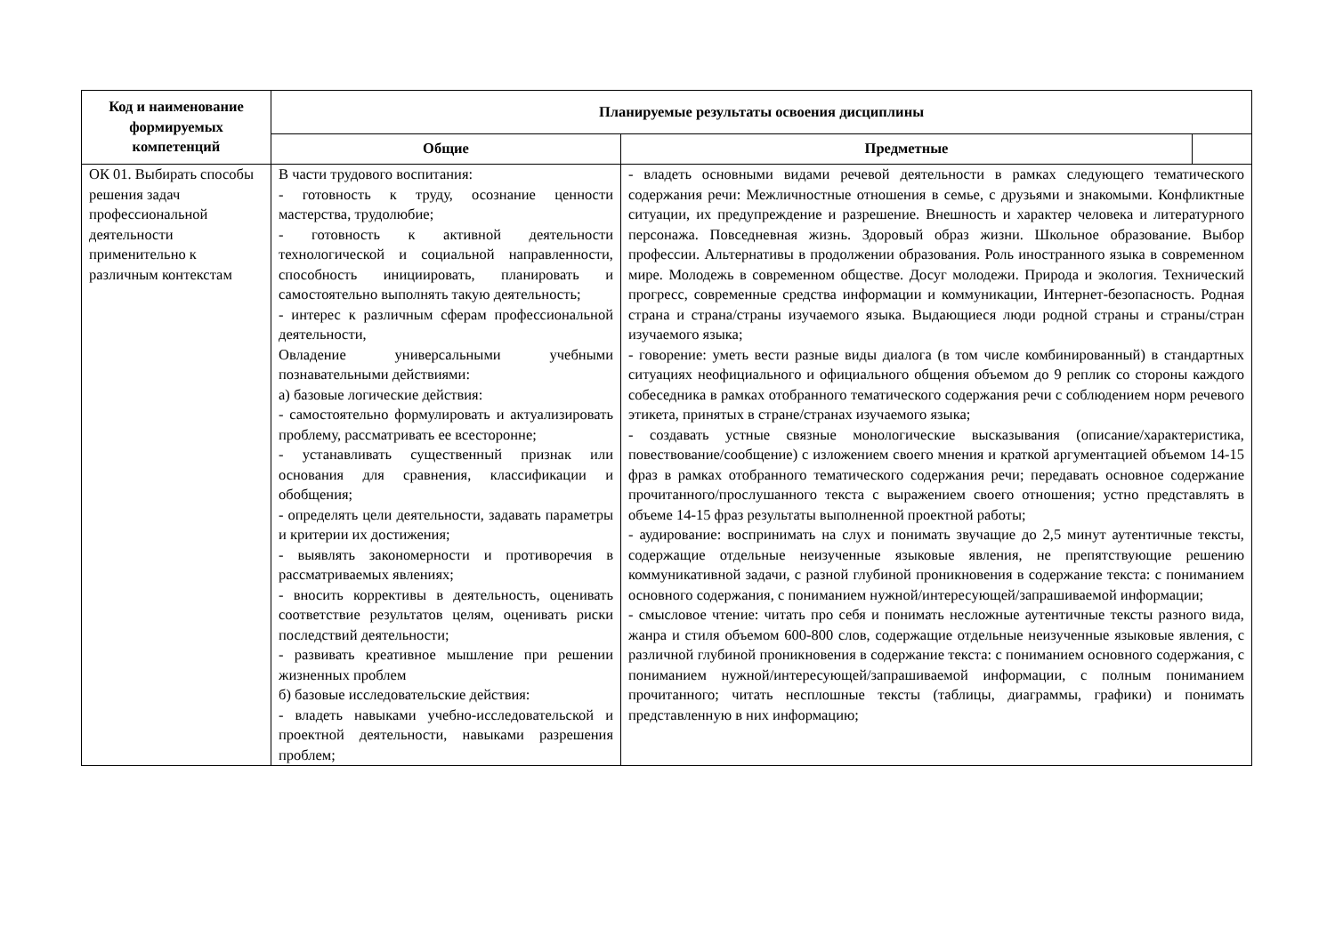| Код и наименование формируемых компетенций | Планируемые результаты освоения дисциплины | | |
| --- | --- | --- | --- |
| | Общие | Предметные | |
| ОК 01. Выбирать способы решения задач профессиональной деятельности применительно к различным контекстам | В части трудового воспитания: - готовность к труду, осознание ценности мастерства, трудолюбие; - готовность к активной деятельности технологической и социальной направленности, способность инициировать, планировать и самостоятельно выполнять такую деятельность; - интерес к различным сферам профессиональной деятельности, Овладение универсальными учебными познавательными действиями: а) базовые логические действия: - самостоятельно формулировать и актуализировать проблему, рассматривать ее всесторонне; - устанавливать существенный признак или основания для сравнения, классификации и обобщения; - определять цели деятельности, задавать параметры и критерии их достижения; - выявлять закономерности и противоречия в рассматриваемых явлениях; - вносить коррективы в деятельность, оценивать соответствие результатов целям, оценивать риски последствий деятельности; - развивать креативное мышление при решении жизненных проблем б) базовые исследовательские действия: - владеть навыками учебно-исследовательской и проектной деятельности, навыками разрешения проблем; | - владеть основными видами речевой деятельности в рамках следующего тематического содержания речи: Межличностные отношения в семье, с друзьями и знакомыми. Конфликтные ситуации, их предупреждение и разрешение. Внешность и характер человека и литературного персонажа. Повседневная жизнь. Здоровый образ жизни. Школьное образование. Выбор профессии. Альтернативы в продолжении образования. Роль иностранного языка в современном мире. Молодежь в современном обществе. Досуг молодежи. Природа и экология. Технический прогресс, современные средства информации и коммуникации, Интернет-безопасность. Родная страна и страна/страны изучаемого языка. Выдающиеся люди родной страны и страны/стран изучаемого языка; - говорение: уметь вести разные виды диалога (в том числе комбинированный) в стандартных ситуациях неофициального и официального общения объемом до 9 реплик со стороны каждого собеседника в рамках отобранного тематического содержания речи с соблюдением норм речевого этикета, принятых в стране/странах изучаемого языка; - создавать устные связные монологические высказывания (описание/характеристика, повествование/сообщение) с изложением своего мнения и краткой аргументацией объемом 14-15 фраз в рамках отобранного тематического содержания речи; передавать основное содержание прочитанного/прослушанного текста с выражением своего отношения; устно представлять в объеме 14-15 фраз результаты выполненной проектной работы; - аудирование: воспринимать на слух и понимать звучащие до 2,5 минут аутентичные тексты, содержащие отдельные неизученные языковые явления, не препятствующие решению коммуникативной задачи, с разной глубиной проникновения в содержание текста: с пониманием основного содержания, с пониманием нужной/интересующей/запрашиваемой информации; - смысловое чтение: читать про себя и понимать несложные аутентичные тексты разного вида, жанра и стиля объемом 600-800 слов, содержащие отдельные неизученные языковые явления, с различной глубиной проникновения в содержание текста: с пониманием основного содержания, с пониманием нужной/интересующей/запрашиваемой информации, с полным пониманием прочитанного; читать несплошные тексты (таблицы, диаграммы, графики) и понимать представленную в них информацию; | |